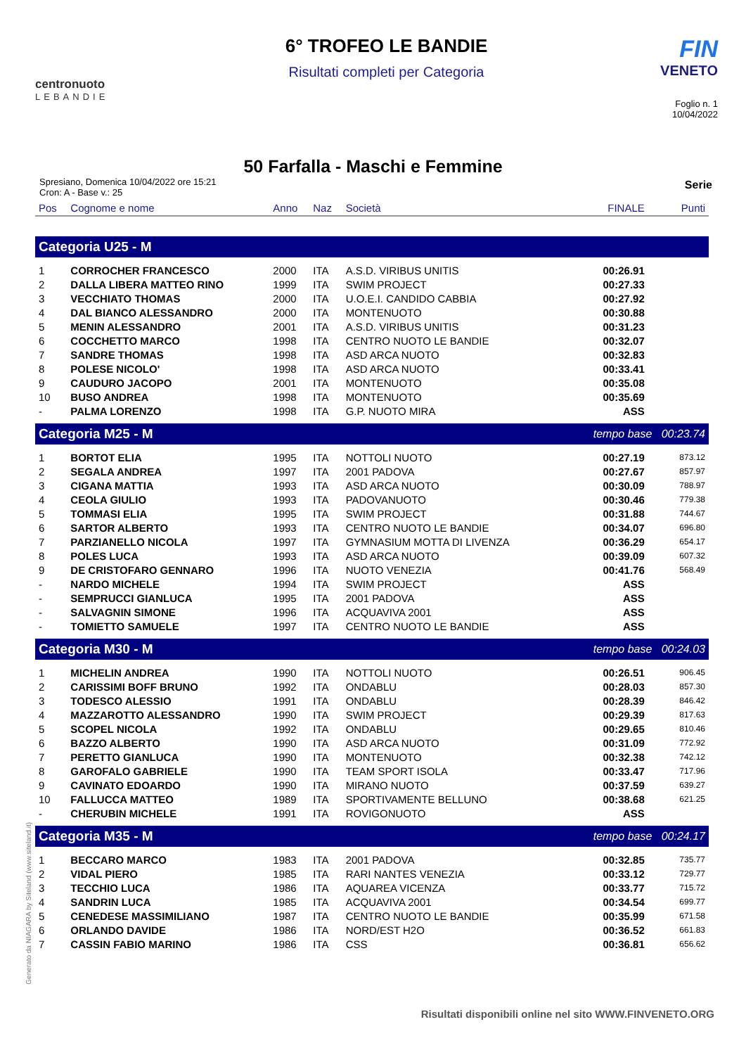centronuoto
LEBANDIE
6° TROFEO LE BANDIE
Risultati completi per Categoria
FIN
VENETO
Foglio n. 1
10/04/2022
50 Farfalla - Maschi e Femmine
Spresiano, Domenica 10/04/2022 ore 15:21
Cron: A - Base v.: 25
Serie
| Pos | Cognome e nome | Anno | Naz | Società | FINALE | Punti |
| --- | --- | --- | --- | --- | --- | --- |
| Categoria U25 - M | | | | | | |
| 1 | CORROCHER FRANCESCO | 2000 | ITA | A.S.D. VIRIBUS UNITIS | 00:26.91 | |
| 2 | DALLA LIBERA MATTEO RINO | 1999 | ITA | SWIM PROJECT | 00:27.33 | |
| 3 | VECCHIATO THOMAS | 2000 | ITA | U.O.E.I. CANDIDO CABBIA | 00:27.92 | |
| 4 | DAL BIANCO ALESSANDRO | 2000 | ITA | MONTENUOTO | 00:30.88 | |
| 5 | MENIN ALESSANDRO | 2001 | ITA | A.S.D. VIRIBUS UNITIS | 00:31.23 | |
| 6 | COCCHETTO MARCO | 1998 | ITA | CENTRO NUOTO LE BANDIE | 00:32.07 | |
| 7 | SANDRE THOMAS | 1998 | ITA | ASD ARCA NUOTO | 00:32.83 | |
| 8 | POLESE NICOLO' | 1998 | ITA | ASD ARCA NUOTO | 00:33.41 | |
| 9 | CAUDURO JACOPO | 2001 | ITA | MONTENUOTO | 00:35.08 | |
| 10 | BUSO ANDREA | 1998 | ITA | MONTENUOTO | 00:35.69 | |
| - | PALMA LORENZO | 1998 | ITA | G.P. NUOTO MIRA | ASS | |
| Categoria M25 - M | | | | | tempo base 00:23.74 | |
| 1 | BORTOT ELIA | 1995 | ITA | NOTTOLI NUOTO | 00:27.19 | 873.12 |
| 2 | SEGALA ANDREA | 1997 | ITA | 2001 PADOVA | 00:27.67 | 857.97 |
| 3 | CIGANA MATTIA | 1993 | ITA | ASD ARCA NUOTO | 00:30.09 | 788.97 |
| 4 | CEOLA GIULIO | 1993 | ITA | PADOVANUOTO | 00:30.46 | 779.38 |
| 5 | TOMMASI ELIA | 1995 | ITA | SWIM PROJECT | 00:31.88 | 744.67 |
| 6 | SARTOR ALBERTO | 1993 | ITA | CENTRO NUOTO LE BANDIE | 00:34.07 | 696.80 |
| 7 | PARZIANELLO NICOLA | 1997 | ITA | GYMNASIUM MOTTA DI LIVENZA | 00:36.29 | 654.17 |
| 8 | POLES LUCA | 1993 | ITA | ASD ARCA NUOTO | 00:39.09 | 607.32 |
| 9 | DE CRISTOFARO GENNARO | 1996 | ITA | NUOTO VENEZIA | 00:41.76 | 568.49 |
| - | NARDO MICHELE | 1994 | ITA | SWIM PROJECT | ASS | |
| - | SEMPRUCCI GIANLUCA | 1995 | ITA | 2001 PADOVA | ASS | |
| - | SALVAGNIN SIMONE | 1996 | ITA | ACQUAVIVA 2001 | ASS | |
| - | TOMIETTO SAMUELE | 1997 | ITA | CENTRO NUOTO LE BANDIE | ASS | |
| Categoria M30 - M | | | | | tempo base 00:24.03 | |
| 1 | MICHELIN ANDREA | 1990 | ITA | NOTTOLI NUOTO | 00:26.51 | 906.45 |
| 2 | CARISSIMI BOFF BRUNO | 1992 | ITA | ONDABLU | 00:28.03 | 857.30 |
| 3 | TODESCO ALESSIO | 1991 | ITA | ONDABLU | 00:28.39 | 846.42 |
| 4 | MAZZAROTTO ALESSANDRO | 1990 | ITA | SWIM PROJECT | 00:29.39 | 817.63 |
| 5 | SCOPEL NICOLA | 1992 | ITA | ONDABLU | 00:29.65 | 810.46 |
| 6 | BAZZO ALBERTO | 1990 | ITA | ASD ARCA NUOTO | 00:31.09 | 772.92 |
| 7 | PERETTO GIANLUCA | 1990 | ITA | MONTENUOTO | 00:32.38 | 742.12 |
| 8 | GAROFALO GABRIELE | 1990 | ITA | TEAM SPORT ISOLA | 00:33.47 | 717.96 |
| 9 | CAVINATO EDOARDO | 1990 | ITA | MIRANO NUOTO | 00:37.59 | 639.27 |
| 10 | FALLUCCA MATTEO | 1989 | ITA | SPORTIVAMENTE BELLUNO | 00:38.68 | 621.25 |
| - | CHERUBIN MICHELE | 1991 | ITA | ROVIGONUOTO | ASS | |
| Categoria M35 - M | | | | | tempo base 00:24.17 | |
| 1 | BECCARO MARCO | 1983 | ITA | 2001 PADOVA | 00:32.85 | 735.77 |
| 2 | VIDAL PIERO | 1985 | ITA | RARI NANTES VENEZIA | 00:33.12 | 729.77 |
| 3 | TECCHIO LUCA | 1986 | ITA | AQUAREA VICENZA | 00:33.77 | 715.72 |
| 4 | SANDRIN LUCA | 1985 | ITA | ACQUAVIVA 2001 | 00:34.54 | 699.77 |
| 5 | CENEDESE MASSIMILIANO | 1987 | ITA | CENTRO NUOTO LE BANDIE | 00:35.99 | 671.58 |
| 6 | ORLANDO DAVIDE | 1986 | ITA | NORD/EST H2O | 00:36.52 | 661.83 |
| 7 | CASSIN FABIO MARINO | 1986 | ITA | CSS | 00:36.81 | 656.62 |
Generato da NIAGARA by Siteland (www.siteland.it)
Risultati disponibili online nel sito WWW.FINVENETO.ORG